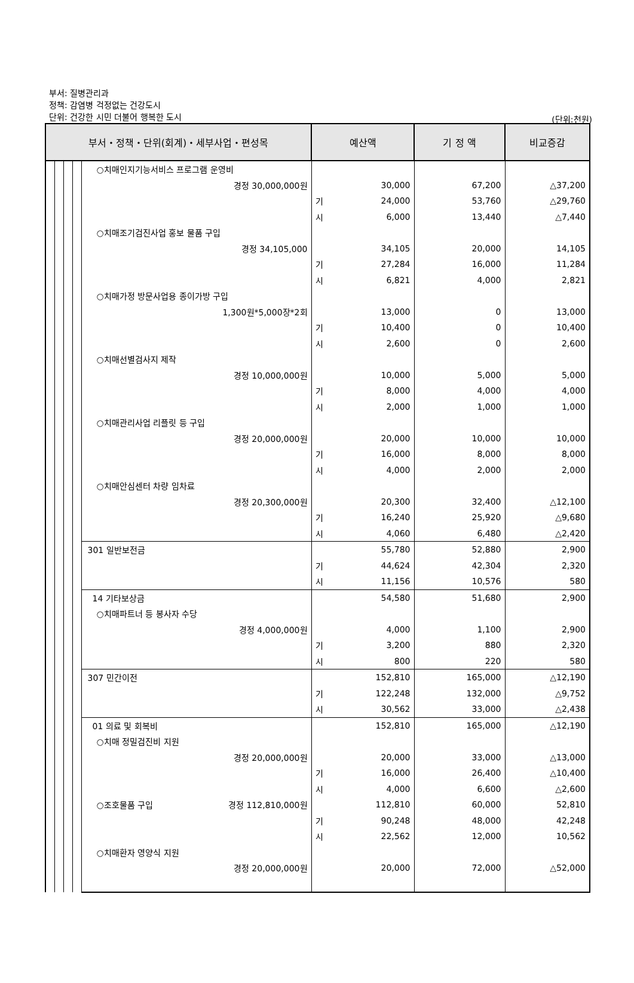부서: 질병관리과
정책: 감염병 걱정없는 건강도시
단위: 건강한 시민 더불어 행복한 도시
(단위:천원)
| 부서・정책・단위(회계)・세부사업・편성목 | | | | | 예산액 | | 기 정 액 | 비교증감 |
| --- | --- | --- | --- | --- | --- | --- | --- | --- |
| | | | | ○치매인지기능서비스 프로그램 운영비 | | | | |
| | | | | 경정 30,000,000원 | | 30,000 | 67,200 | △37,200 |
| | | | | | 기 | 24,000 | 53,760 | △29,760 |
| | | | | | 시 | 6,000 | 13,440 | △7,440 |
| | | | | ○치매조기검진사업 홍보 물품 구입 | | | | |
| | | | | 경정 34,105,000 | | 34,105 | 20,000 | 14,105 |
| | | | | | 기 | 27,284 | 16,000 | 11,284 |
| | | | | | 시 | 6,821 | 4,000 | 2,821 |
| | | | | ○치매가정 방문사업용 종이가방 구입 | | | | |
| | | | | 1,300원*5,000장*2회 | | 13,000 | 0 | 13,000 |
| | | | | | 기 | 10,400 | 0 | 10,400 |
| | | | | | 시 | 2,600 | 0 | 2,600 |
| | | | | ○치매선별검사지 제작 | | | | |
| | | | | 경정 10,000,000원 | | 10,000 | 5,000 | 5,000 |
| | | | | | 기 | 8,000 | 4,000 | 4,000 |
| | | | | | 시 | 2,000 | 1,000 | 1,000 |
| | | | | ○치매관리사업 리플릿 등 구입 | | | | |
| | | | | 경정 20,000,000원 | | 20,000 | 10,000 | 10,000 |
| | | | | | 기 | 16,000 | 8,000 | 8,000 |
| | | | | | 시 | 4,000 | 2,000 | 2,000 |
| | | | | ○치매안심센터 차량 임차료 | | | | |
| | | | | 경정 20,300,000원 | | 20,300 | 32,400 | △12,100 |
| | | | | | 기 | 16,240 | 25,920 | △9,680 |
| | | | | | 시 | 4,060 | 6,480 | △2,420 |
| | | | | 301 일반보전금 | | 55,780 | 52,880 | 2,900 |
| | | | | | 기 | 44,624 | 42,304 | 2,320 |
| | | | | | 시 | 11,156 | 10,576 | 580 |
| | | | | 14 기타보상금 | | 54,580 | 51,680 | 2,900 |
| | | | | ○치매파트너 등 봉사자 수당 | | | | |
| | | | | 경정 4,000,000원 | | 4,000 | 1,100 | 2,900 |
| | | | | | 기 | 3,200 | 880 | 2,320 |
| | | | | | 시 | 800 | 220 | 580 |
| | | | | 307 민간이전 | | 152,810 | 165,000 | △12,190 |
| | | | | | 기 | 122,248 | 132,000 | △9,752 |
| | | | | | 시 | 30,562 | 33,000 | △2,438 |
| | | | | 01 의료 및 회복비 | | 152,810 | 165,000 | △12,190 |
| | | | | ○치매 정밀검진비 지원 | | | | |
| | | | | 경정 20,000,000원 | | 20,000 | 33,000 | △13,000 |
| | | | | | 기 | 16,000 | 26,400 | △10,400 |
| | | | | | 시 | 4,000 | 6,600 | △2,600 |
| | | | | ○조호물품 구입 경정 112,810,000원 | | 112,810 | 60,000 | 52,810 |
| | | | | | 기 | 90,248 | 48,000 | 42,248 |
| | | | | | 시 | 22,562 | 12,000 | 10,562 |
| | | | | ○치매환자 영양식 지원 | | | | |
| | | | | 경정 20,000,000원 | | 20,000 | 72,000 | △52,000 |